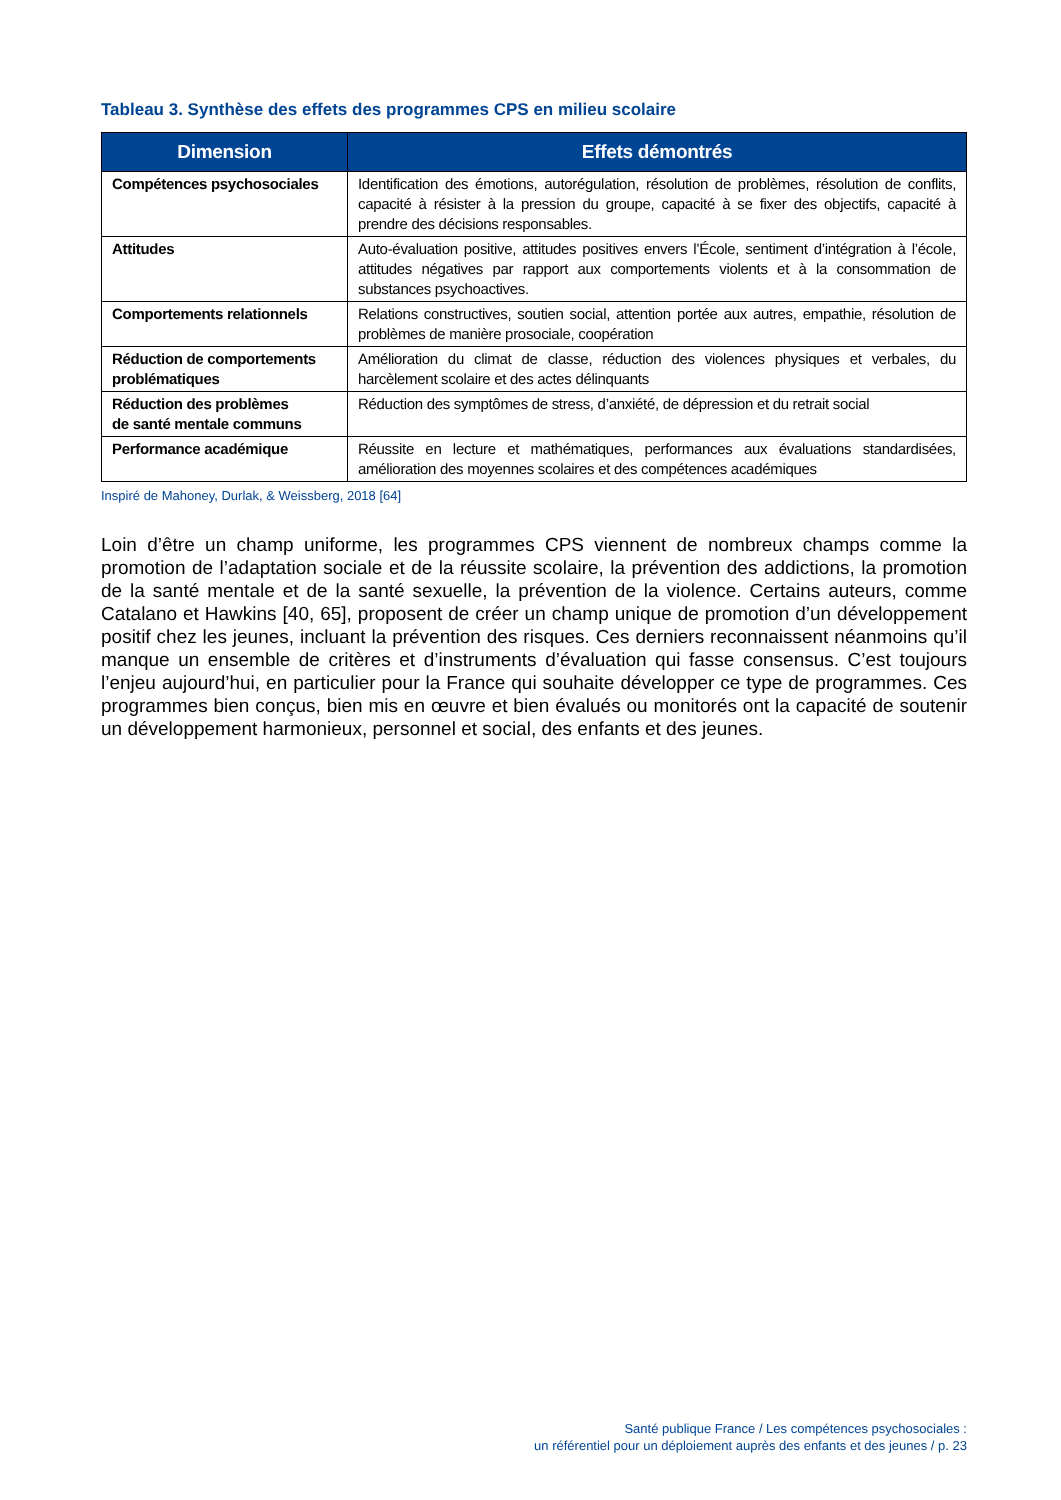Tableau 3. Synthèse des effets des programmes CPS en milieu scolaire
| Dimension | Effets démontrés |
| --- | --- |
| Compétences psychosociales | Identification des émotions, autorégulation, résolution de problèmes, résolution de conflits, capacité à résister à la pression du groupe, capacité à se fixer des objectifs, capacité à prendre des décisions responsables. |
| Attitudes | Auto-évaluation positive, attitudes positives envers l’École, sentiment d’intégration à l’école, attitudes négatives par rapport aux comportements violents et à la consommation de substances psychoactives. |
| Comportements relationnels | Relations constructives, soutien social, attention portée aux autres, empathie, résolution de problèmes de manière prosociale, coopération |
| Réduction de comportements problématiques | Amélioration du climat de classe, réduction des violences physiques et verbales, du harcèlement scolaire et des actes délinquants |
| Réduction des problèmes de santé mentale communs | Réduction des symptômes de stress, d’anxiété, de dépression et du retrait social |
| Performance académique | Réussite en lecture et mathématiques, performances aux évaluations standardisées, amélioration des moyennes scolaires et des compétences académiques |
Inspiré de Mahoney, Durlak, & Weissberg, 2018 [64]
Loin d’être un champ uniforme, les programmes CPS viennent de nombreux champs comme la promotion de l’adaptation sociale et de la réussite scolaire, la prévention des addictions, la promotion de la santé mentale et de la santé sexuelle, la prévention de la violence. Certains auteurs, comme Catalano et Hawkins [40, 65], proposent de créer un champ unique de promotion d’un développement positif chez les jeunes, incluant la prévention des risques. Ces derniers reconnaissent néanmoins qu’il manque un ensemble de critères et d’instruments d’évaluation qui fasse consensus. C’est toujours l’enjeu aujourd’hui, en particulier pour la France qui souhaite développer ce type de programmes. Ces programmes bien conçus, bien mis en œuvre et bien évalués ou monitorés ont la capacité de soutenir un développement harmonieux, personnel et social, des enfants et des jeunes.
Santé publique France / Les compétences psychosociales :
un référentiel pour un déploiement auprès des enfants et des jeunes / p. 23